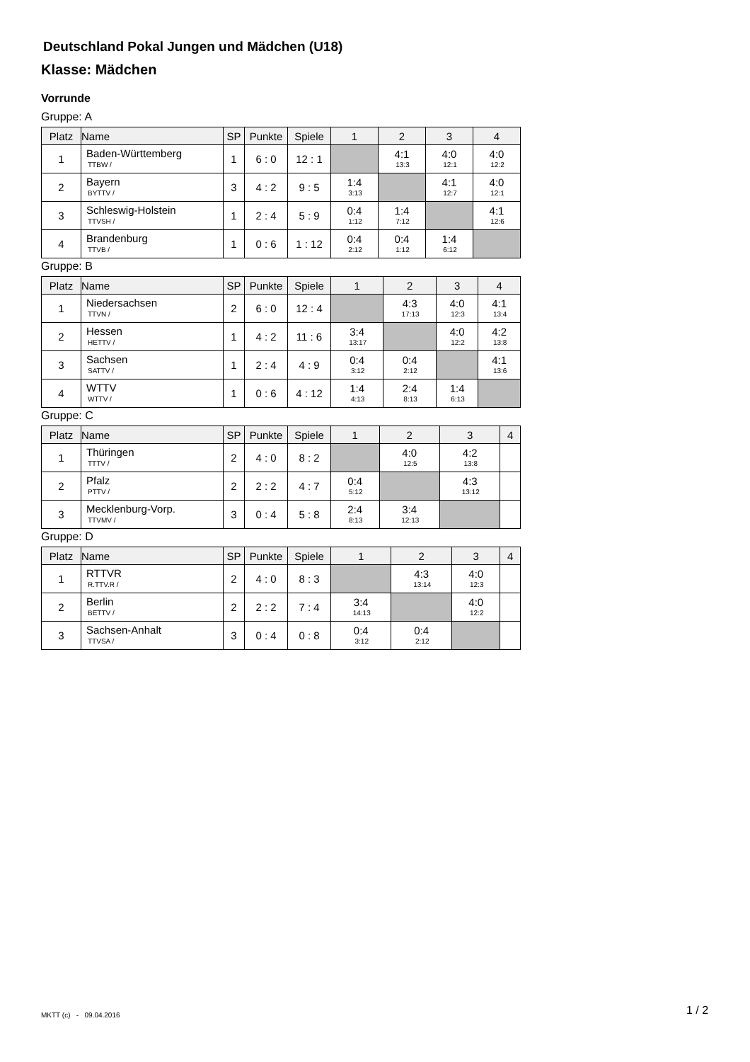Deutschland Pokal Jungen und Mädchen (U18)
Klasse: Mädchen
Vorrunde
Gruppe: A
| Platz | Name | SP | Punkte | Spiele | 1 | 2 | 3 | 4 |
| --- | --- | --- | --- | --- | --- | --- | --- | --- |
| 1 | Baden-Württemberg TTBW / | 1 | 6 : 0 | 12 : 1 | | 4:1 13:3 | 4:0 12:1 | 4:0 12:2 |
| 2 | Bayern BYTTV / | 3 | 4 : 2 | 9 : 5 | 1:4 3:13 | | 4:1 12:7 | 4:0 12:1 |
| 3 | Schleswig-Holstein TTVSH / | 1 | 2 : 4 | 5 : 9 | 0:4 1:12 | 1:4 7:12 | | 4:1 12:6 |
| 4 | Brandenburg TTVB / | 1 | 0 : 6 | 1 : 12 | 0:4 2:12 | 0:4 1:12 | 1:4 6:12 | |
Gruppe: B
| Platz | Name | SP | Punkte | Spiele | 1 | 2 | 3 | 4 |
| --- | --- | --- | --- | --- | --- | --- | --- | --- |
| 1 | Niedersachsen TTVN / | 2 | 6 : 0 | 12 : 4 | | 4:3 17:13 | 4:0 12:3 | 4:1 13:4 |
| 2 | Hessen HETTV / | 1 | 4 : 2 | 11 : 6 | 3:4 13:17 | | 4:0 12:2 | 4:2 13:8 |
| 3 | Sachsen SATTV / | 1 | 2 : 4 | 4 : 9 | 0:4 3:12 | 0:4 2:12 | | 4:1 13:6 |
| 4 | WTTV WTTV / | 1 | 0 : 6 | 4 : 12 | 1:4 4:13 | 2:4 8:13 | 1:4 6:13 | |
Gruppe: C
| Platz | Name | SP | Punkte | Spiele | 1 | 2 | 3 | 4 |
| --- | --- | --- | --- | --- | --- | --- | --- | --- |
| 1 | Thüringen TTTV / | 2 | 4 : 0 | 8 : 2 | | 4:0 12:5 | 4:2 13:8 | |
| 2 | Pfalz PTTV / | 2 | 2 : 2 | 4 : 7 | 0:4 5:12 | | 4:3 13:12 | |
| 3 | Mecklenburg-Vorp. TTVMV / | 3 | 0 : 4 | 5 : 8 | 2:4 8:13 | 3:4 12:13 | | |
Gruppe: D
| Platz | Name | SP | Punkte | Spiele | 1 | 2 | 3 | 4 |
| --- | --- | --- | --- | --- | --- | --- | --- | --- |
| 1 | RTTVR R.TTV.R / | 2 | 4 : 0 | 8 : 3 | | 4:3 13:14 | 4:0 12:3 | |
| 2 | Berlin BETTV / | 2 | 2 : 2 | 7 : 4 | 3:4 14:13 | | 4:0 12:2 | |
| 3 | Sachsen-Anhalt TTVSA / | 3 | 0 : 4 | 0 : 8 | 0:4 3:12 | 0:4 2:12 | | |
MKTT (c) - 09.04.2016 1 / 2